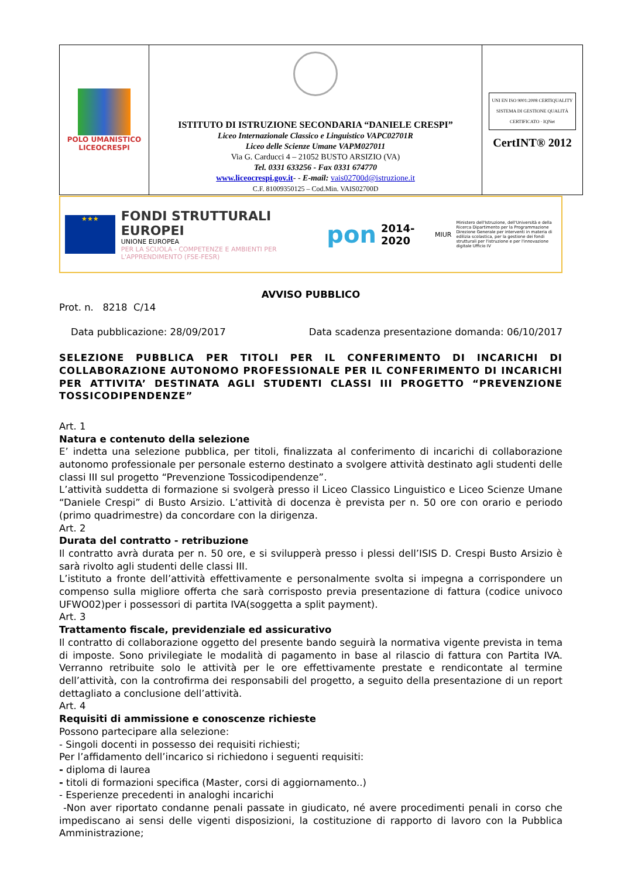| POLO UMANISTICO LICEOCRESPI | ISTITUTO DI ISTRUZIONE SECONDARIA “DANIELE CRESPI” Liceo Internazionale Classico e Linguistico VAPC02701R Liceo delle Scienze Umane VAPM027011 Via G. Carducci 4 – 21052 BUSTO ARSIZIO (VA) Tel. 0331 633256 - Fax 0331 674770 www.liceocrespi.gov.it - - E-mail: vais02700d@istruzione.it C.F. 81009350125 – Cod.Min. VAIS02700D | UNI EN ISO 9001:2008 CERTIQUALITY SISTEMA DI GESTIONE QUALITÀ CERTIFICATO · IQNet CertINT® 2012 |
★★★
FONDI STRUTTURALI EUROPEI
UNIONE EUROPEA
PER LA SCUOLA - COMPETENZE E AMBIENTI PER L'APPRENDIMENTO (FSE-FESR)
pon 2014-2020 MIUR
Ministero dell'Istruzione, dell'Università e della Ricerca Dipartimento per la Programmazione Direzione Generale per interventi in materia di edilizia scolastica, per la gestione dei fondi strutturali per l'istruzione e per l'innovazione digitale Ufficio IV
AVVISO PUBBLICO
Prot. n. 8218 C/14
Data pubblicazione: 28/09/2017 Data scadenza presentazione domanda: 06/10/2017
SELEZIONE PUBBLICA PER TITOLI PER IL CONFERIMENTO DI INCARICHI DI COLLABORAZIONE AUTONOMO PROFESSIONALE PER IL CONFERIMENTO DI INCARICHI PER ATTIVITA’ DESTINATA AGLI STUDENTI CLASSI III PROGETTO “PREVENZIONE TOSSICODIPENDENZE”
Art. 1
Natura e contenuto della selezione
E’ indetta una selezione pubblica, per titoli, finalizzata al conferimento di incarichi di collaborazione autonomo professionale per personale esterno destinato a svolgere attività destinato agli studenti delle classi III sul progetto “Prevenzione Tossicodipendenze”.
L’attività suddetta di formazione si svolgerà presso il Liceo Classico Linguistico e Liceo Scienze Umane “Daniele Crespi” di Busto Arsizio. L’attività di docenza è prevista per n. 50 ore con orario e periodo (primo quadrimestre) da concordare con la dirigenza.
Art. 2
Durata del contratto - retribuzione
Il contratto avrà durata per n. 50 ore, e si svilupperà presso i plessi dell’ISIS D. Crespi Busto Arsizio è sarà rivolto agli studenti delle classi III.
L’istituto a fronte dell’attività effettivamente e personalmente svolta si impegna a corrispondere un compenso sulla migliore offerta che sarà corrisposto previa presentazione di fattura (codice univoco UFWO02)per i possessori di partita IVA(soggetta a split payment).
Art. 3
Trattamento fiscale, previdenziale ed assicurativo
Il contratto di collaborazione oggetto del presente bando seguirà la normativa vigente prevista in tema di imposte. Sono privilegiate le modalità di pagamento in base al rilascio di fattura con Partita IVA. Verranno retribuite solo le attività per le ore effettivamente prestate e rendicontate al termine dell’attività, con la controfirma dei responsabili del progetto, a seguito della presentazione di un report dettagliato a conclusione dell’attività.
Art. 4
Requisiti di ammissione e conoscenze richieste
Possono partecipare alla selezione:
- Singoli docenti in possesso dei requisiti richiesti;
Per l’affidamento dell’incarico si richiedono i seguenti requisiti:
- diploma di laurea
- titoli di formazioni specifica (Master, corsi di aggiornamento..)
- Esperienze precedenti in analoghi incarichi
-Non aver riportato condanne penali passate in giudicato, né avere procedimenti penali in corso che impediscano ai sensi delle vigenti disposizioni, la costituzione di rapporto di lavoro con la Pubblica Amministrazione;